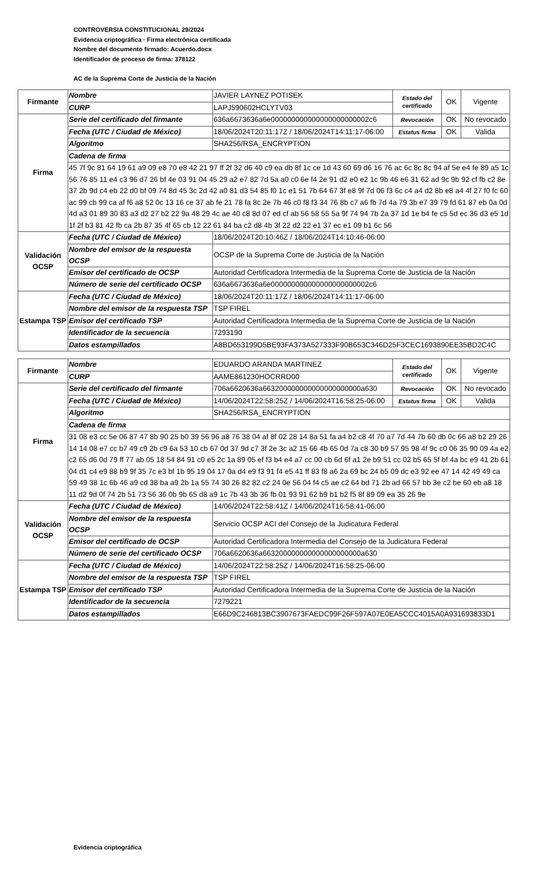CONTROVERSIA CONSTITUCIONAL 29/2024
Evidencia criptográfica · Firma electrónica certificada
Nombre del documento firmado: Acuerdo.docx
Identificador de proceso de firma: 378122
AC de la Suprema Corte de Justicia de la Nación
| Firmante | Nombre | JAVIER LAYNEZ POTISEK | Estado del certificado | OK | Vigente |
| | CURP | LAPJ590602HCLYTV03 | | | |
| Firma | Serie del certificado del firmante | 636a6673636a6e000000000000000000000002c6 | Revocación | OK | No revocado |
| | Fecha (UTC / Ciudad de México) | 18/06/2024T20:11:17Z / 18/06/2024T14:11:17-06:00 | Estatus firma | OK | Valida |
| | Algoritmo | SHA256/RSA_ENCRYPTION | | | |
| | Cadena de firma | | | | |
| | 45 7f 9c 81 64 19 61 a9 09 e8 70 e8 42 21 97 ff 2f 32 d6 40 c9 ea db 8f 1c ce 1d 43 60 69 d6 16 76 ac 6c 8c 8c 94 af 5e e4 fe 89 a5 1c 56 76 85 11 e4 c3 96 d7 26 bf 4e 03 91 04 45 29 a2 e7 82 7d 5a a0 c0 6e f4 2e 91 d2 e0 e2 1c 9b 46 e6 31 62 ad 9c 9b 92 cf fb c2 8e 37 2b 9d c4 eb 22 d0 bf 09 74 8d 45 3c 2d 42 a0 81 d3 54 85 f0 1c e1 51 7b 64 67 3f e8 9f 7d 06 f3 6c c4 a4 d2 8b e8 a4 4f 27 f0 fc 60 ac 99 cb 99 ca af f6 a8 52 0c 13 16 ce 37 ab fe 21 78 fa 8c 2e 7b 46 c0 f8 f3 34 76 8b c7 a6 fb 7d 4a 79 3b e7 39 79 fd 61 87 eb 0a 0d 4d a3 01 89 30 83 a3 d2 27 b2 22 9a 48 29 4c ae 40 c8 8d 07 ed cf ab 56 58 55 5a 9f 74 94 7b 2a 37 1d 1e b4 fe c5 5d ec 36 d3 e5 1d 1f 2f b3 81 42 fb ca 2b 87 35 4f 65 cb 12 22 61 84 ba c2 d8 4b 3f 22 d2 22 e1 37 ec e1 09 b1 6c 56 | | | | |
| Validación OCSP | Fecha (UTC / Ciudad de México) | 18/06/2024T20:10:46Z / 18/06/2024T14:10:46-06:00 | | | |
| | Nombre del emisor de la respuesta OCSP | OCSP de la Suprema Corte de Justicia de la Nación | | | |
| | Emisor del certificado de OCSP | Autoridad Certificadora Intermedia de la Suprema Corte de Justicia de la Nación | | | |
| | Número de serie del certificado OCSP | 636a6673636a6e000000000000000000000002c6 | | | |
| Estampa TSP | Fecha (UTC / Ciudad de México) | 18/06/2024T20:11:17Z / 18/06/2024T14:11:17-06:00 | | | |
| | Nombre del emisor de la respuesta TSP | TSP FIREL | | | |
| | Emisor del certificado TSP | Autoridad Certificadora Intermedia de la Suprema Corte de Justicia de la Nación | | | |
| | Identificador de la secuencia | 7293190 | | | |
| | Datos estampillados | A8BD653199D5BE93FA373A527333F90B653C346D25F3CEC1693890EE35BD2C4C | | | |
| Firmante | Nombre | EDUARDO ARANDA MARTINEZ | Estado del certificado | OK | Vigente |
| | CURP | AAME861230HOCRRD00 | | | |
| Firma | Serie del certificado del firmante | 706a6620636a663200000000000000000000a630 | Revocación | OK | No revocado |
| | Fecha (UTC / Ciudad de México) | 14/06/2024T22:58:25Z / 14/06/2024T16:58:25-06:00 | Estatus firma | OK | Valida |
| | Algoritmo | SHA256/RSA_ENCRYPTION | | | |
| | Cadena de firma | | | | |
| | 31 08 e3 cc 5e 06 87 47 8b 90 25 b0 39 56 96 a8 76 38 04 af 8f 02 28 14 8a 51 fa a4 b2 c8 4f 70 a7 7d 44 7b 60 db 0c 66 a8 b2 29 26 14 14 08 e7 cc b7 49 c9 2b c9 6a 53 10 cb 67 0d 37 9d c7 3f 2e 3c a2 15 66 4b 65 0d 7a c8 30 b9 57 95 98 4f 9c c0 06 35 90 09 4a e2 c2 65 d6 0d 79 ff 77 ab 05 18 54 84 91 c0 e5 2c 1a 89 05 ef f3 b4 e4 a7 cc 00 cb 6d 6f a1 2e b9 51 cc 02 b5 65 5f bf 4a bc e9 41 2b 61 04 d1 c4 e9 88 b9 9f 35 7c e3 bf 1b 95 19 04 17 0a d4 e9 f3 91 f4 e5 41 ff 83 f8 a6 2a 69 bc 24 b5 09 dc e3 92 ee 47 14 42 49 49 ca 59 49 38 1c 6b 46 a9 cd 38 ba a9 2b 1a 55 74 30 26 82 82 c2 24 0e 56 04 f4 c5 ae c2 64 bd 71 2b ad 66 57 bb 3e c2 be 60 eb a8 18 11 d2 9d 0f 74 2b 51 73 56 36 0b 9b 65 d8 a9 1c 7b 43 3b 36 fb 01 93 91 62 b9 b1 b2 f5 8f 89 09 ea 35 26 9e | | | | |
| Validación OCSP | Fecha (UTC / Ciudad de México) | 14/06/2024T22:58:41Z / 14/06/2024T16:58:41-06:00 | | | |
| | Nombre del emisor de la respuesta OCSP | Servicio OCSP ACI del Consejo de la Judicatura Federal | | | |
| | Emisor del certificado de OCSP | Autoridad Certificadora Intermedia del Consejo de la Judicatura Federal | | | |
| | Número de serie del certificado OCSP | 706a6620636a663200000000000000000000a630 | | | |
| Estampa TSP | Fecha (UTC / Ciudad de México) | 14/06/2024T22:58:25Z / 14/06/2024T16:58:25-06:00 | | | |
| | Nombre del emisor de la respuesta TSP | TSP FIREL | | | |
| | Emisor del certificado TSP | Autoridad Certificadora Intermedia de la Suprema Corte de Justicia de la Nación | | | |
| | Identificador de la secuencia | 7279221 | | | |
| | Datos estampillados | E66D9C246813BC3907673FAEDC99F26F597A07E0EA5CCC4015A0A931693833D1 | | | |
Evidencia criptográfica